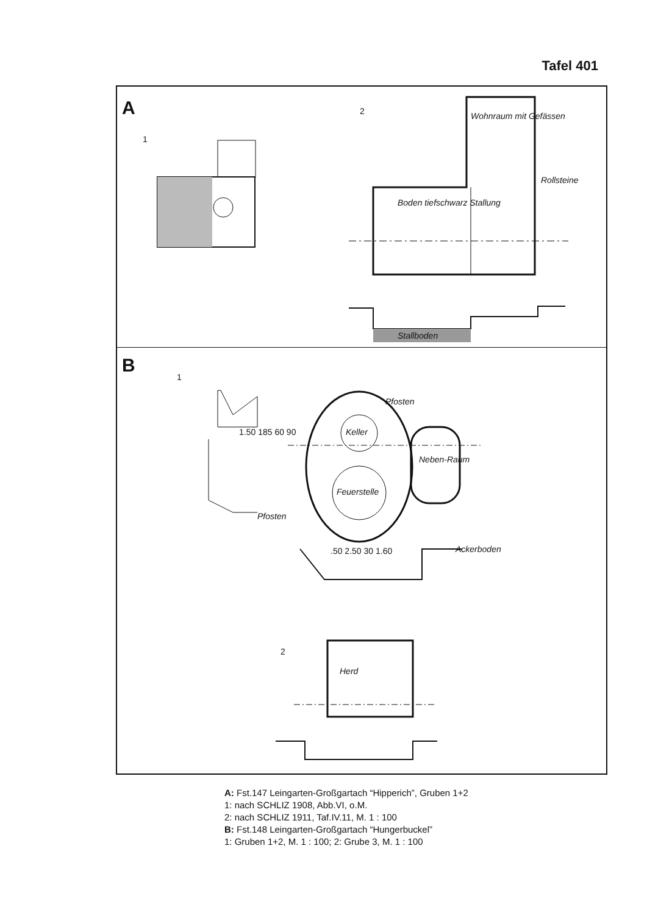Tafel 401
A
1
2 Wohnraum mit Gefässen
Rollsteine
Boden tiefschwarz Stallung
Stallboden
B
1
2
Keller
Feuerstelle
Neben-Raum
Pfosten
Pfosten
Ackerboden
.50 2.50 30 1.60
1.50 185 60 90
Herd
A: Fst.147 Leingarten-Großgartach “Hipperich”, Gruben 1+2
1: nach SCHLIZ 1908, Abb.VI, o.M.
2: nach SCHLIZ 1911, Taf.IV.11, M. 1 : 100
B: Fst.148 Leingarten-Großgartach “Hungerbuckel”
1: Gruben 1+2, M. 1 : 100; 2: Grube 3, M. 1 : 100